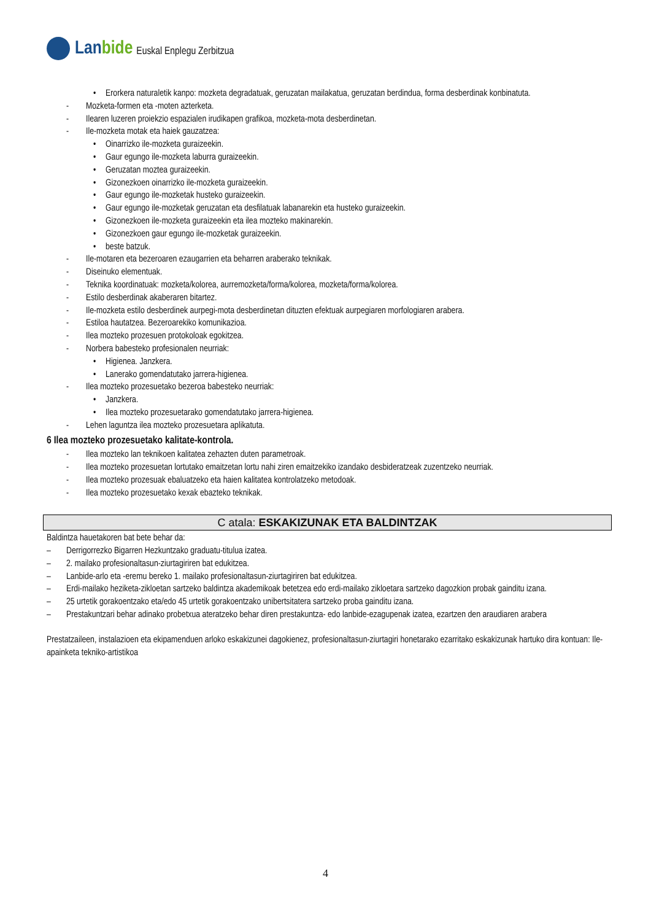Lanbide
Euskal Enplegu Zerbitzua
• Erorkera naturaletik kanpo: mozketa degradatuak, geruzatan mailakatua, geruzatan berdindua, forma desberdinak konbinatuta.
- Mozketa-formen eta -moten azterketa.
- Ilearen luzeren proiekzio espazialen irudikapen grafikoa, mozketa-mota desberdinetan.
- Ile-mozketa motak eta haiek gauzatzea:
• Oinarrizko ile-mozketa guraizeekin.
• Gaur egungo ile-mozketa laburra guraizeekin.
• Geruzatan moztea guraizeekin.
• Gizonezkoen oinarrizko ile-mozketa guraizeekin.
• Gaur egungo ile-mozketak husteko guraizeekin.
• Gaur egungo ile-mozketak geruzatan eta desfilatuak labanarekin eta husteko guraizeekin.
• Gizonezkoen ile-mozketa guraizeekin eta ilea mozteko makinarekin.
• Gizonezkoen gaur egungo ile-mozketak guraizeekin.
• beste batzuk.
- Ile-motaren eta bezeroaren ezaugarrien eta beharren araberako teknikak.
- Diseinuko elementuak.
- Teknika koordinatuak: mozketa/kolorea, aurremozketa/forma/kolorea, mozketa/forma/kolorea.
- Estilo desberdinak akaberaren bitartez.
- Ile-mozketa estilo desberdinek aurpegi-mota desberdinetan dituzten efektuak aurpegiaren morfologiaren arabera.
- Estiloa hautatzea. Bezeroarekiko komunikazioa.
- Ilea mozteko prozesuen protokoloak egokitzea.
- Norbera babesteko profesionalen neurriak:
• Higienea. Janzkera.
• Lanerako gomendatutako jarrera-higienea.
- Ilea mozteko prozesuetako bezeroa babesteko neurriak:
• Janzkera.
• Ilea mozteko prozesuetarako gomendatutako jarrera-higienea.
- Lehen laguntza ilea mozteko prozesuetara aplikatuta.
6 Ilea mozteko prozesuetako kalitate-kontrola.
- Ilea mozteko lan teknikoen kalitatea zehazten duten parametroak.
- Ilea mozteko prozesuetan lortutako emaitzetan lortu nahi ziren emaitzekiko izandako desbideratzeak zuzentzeko neurriak.
- Ilea mozteko prozesuak ebaluatzeko eta haien kalitatea kontrolatzeko metodoak.
- Ilea mozteko prozesuetako kexak ebazteko teknikak.
C atala: ESKAKIZUNAK ETA BALDINTZAK
Baldintza hauetakoren bat bete behar da:
– Derrigorrezko Bigarren Hezkuntzako graduatu-titulua izatea.
– 2. mailako profesionaltasun-ziurtagiriren bat edukitzea.
– Lanbide-arlo eta -eremu bereko 1. mailako profesionaltasun-ziurtagiriren bat edukitzea.
– Erdi-mailako heziketa-zikloetan sartzeko baldintza akademikoak betetzea edo erdi-mailako zikloetara sartzeko dagozkion probak gainditu izana.
– 25 urtetik gorakoentzako eta/edo 45 urtetik gorakoentzako unibertsitatera sartzeko proba gainditu izana.
– Prestakuntzari behar adinako probetxua ateratzeko behar diren prestakuntza- edo lanbide-ezagupenak izatea, ezartzen den araudiaren arabera
Prestatzaileen, instalazioen eta ekipamenduen arloko eskakizunei dagokienez, profesionaltasun-ziurtagiri honetarako ezarritako eskakizunak hartuko dira kontuan: Ile-apainketa tekniko-artistikoa
4